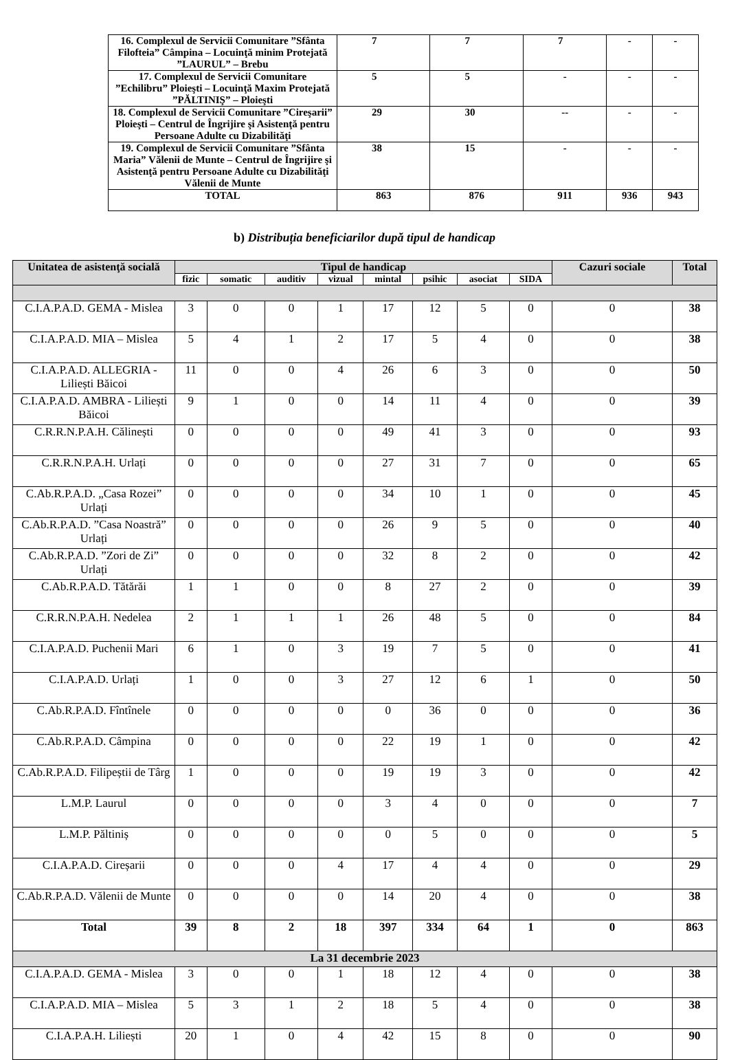| 16. Complexul de Servicii Comunitare ”Sfânta Filofteia” Câmpina – Locuinţă minim Protejată ”LAURUL” – Brebu | 7 | 7 | 7 | - | - |
| 17. Complexul de Servicii Comunitare ”Echilibru” Ploieşti – Locuinţă Maxim Protejată ”PĂLTINIŞ” – Ploieşti | 5 | 5 | - | - | - |
| 18. Complexul de Servicii Comunitare ”Cireşarii” Ploieşti – Centrul de Îngrijire şi Asistenţă pentru Persoane Adulte cu Dizabilităţi | 29 | 30 | -- | - | - |
| 19. Complexul de Servicii Comunitare ”Sfânta Maria” Vălenii de Munte – Centrul de Îngrijire şi Asistenţă pentru Persoane Adulte cu Dizabilităţi Vălenii de Munte | 38 | 15 | - | - | - |
| TOTAL | 863 | 876 | 911 | 936 | 943 |
b) Distribuția beneficiarilor după tipul de handicap
| Unitatea de asistenţă socială | Tipul de handicap | | | | | | | | Cazuri sociale | Total |
| --- | --- | --- | --- | --- | --- | --- | --- | --- | --- | --- |
| | fizic | somatic | auditiv | vizual | mintal | psihic | asociat | SIDA | | |
| C.I.A.P.A.D. GEMA - Mislea | 3 | 0 | 0 | 1 | 17 | 12 | 5 | 0 | 0 | 38 |
| C.I.A.P.A.D. MIA – Mislea | 5 | 4 | 1 | 2 | 17 | 5 | 4 | 0 | 0 | 38 |
| C.I.A.P.A.D. ALLEGRIA - Liliești Băicoi | 11 | 0 | 0 | 4 | 26 | 6 | 3 | 0 | 0 | 50 |
| C.I.A.P.A.D. AMBRA - Liliești Băicoi | 9 | 1 | 0 | 0 | 14 | 11 | 4 | 0 | 0 | 39 |
| C.R.R.N.P.A.H. Călinești | 0 | 0 | 0 | 0 | 49 | 41 | 3 | 0 | 0 | 93 |
| C.R.R.N.P.A.H. Urlați | 0 | 0 | 0 | 0 | 27 | 31 | 7 | 0 | 0 | 65 |
| C.Ab.R.P.A.D. „Casa Rozei” Urlați | 0 | 0 | 0 | 0 | 34 | 10 | 1 | 0 | 0 | 45 |
| C.Ab.R.P.A.D. ”Casa Noastră” Urlați | 0 | 0 | 0 | 0 | 26 | 9 | 5 | 0 | 0 | 40 |
| C.Ab.R.P.A.D. ”Zori de Zi” Urlați | 0 | 0 | 0 | 0 | 32 | 8 | 2 | 0 | 0 | 42 |
| C.Ab.R.P.A.D. Tătărăi | 1 | 1 | 0 | 0 | 8 | 27 | 2 | 0 | 0 | 39 |
| C.R.R.N.P.A.H. Nedelea | 2 | 1 | 1 | 1 | 26 | 48 | 5 | 0 | 0 | 84 |
| C.I.A.P.A.D. Puchenii Mari | 6 | 1 | 0 | 3 | 19 | 7 | 5 | 0 | 0 | 41 |
| C.I.A.P.A.D. Urlați | 1 | 0 | 0 | 3 | 27 | 12 | 6 | 1 | 0 | 50 |
| C.Ab.R.P.A.D. Fîntînele | 0 | 0 | 0 | 0 | 0 | 36 | 0 | 0 | 0 | 36 |
| C.Ab.R.P.A.D. Câmpina | 0 | 0 | 0 | 0 | 22 | 19 | 1 | 0 | 0 | 42 |
| C.Ab.R.P.A.D. Filipeștii de Târg | 1 | 0 | 0 | 0 | 19 | 19 | 3 | 0 | 0 | 42 |
| L.M.P. Laurul | 0 | 0 | 0 | 0 | 3 | 4 | 0 | 0 | 0 | 7 |
| L.M.P. Păltiniș | 0 | 0 | 0 | 0 | 0 | 5 | 0 | 0 | 0 | 5 |
| C.I.A.P.A.D. Cireșarii | 0 | 0 | 0 | 4 | 17 | 4 | 4 | 0 | 0 | 29 |
| C.Ab.R.P.A.D. Vălenii de Munte | 0 | 0 | 0 | 0 | 14 | 20 | 4 | 0 | 0 | 38 |
| Total | 39 | 8 | 2 | 18 | 397 | 334 | 64 | 1 | 0 | 863 |
| La 31 decembrie 2023 | | | | | | | | | | |
| C.I.A.P.A.D. GEMA - Mislea | 3 | 0 | 0 | 1 | 18 | 12 | 4 | 0 | 0 | 38 |
| C.I.A.P.A.D. MIA – Mislea | 5 | 3 | 1 | 2 | 18 | 5 | 4 | 0 | 0 | 38 |
| C.I.A.P.A.H. Liliești | 20 | 1 | 0 | 4 | 42 | 15 | 8 | 0 | 0 | 90 |